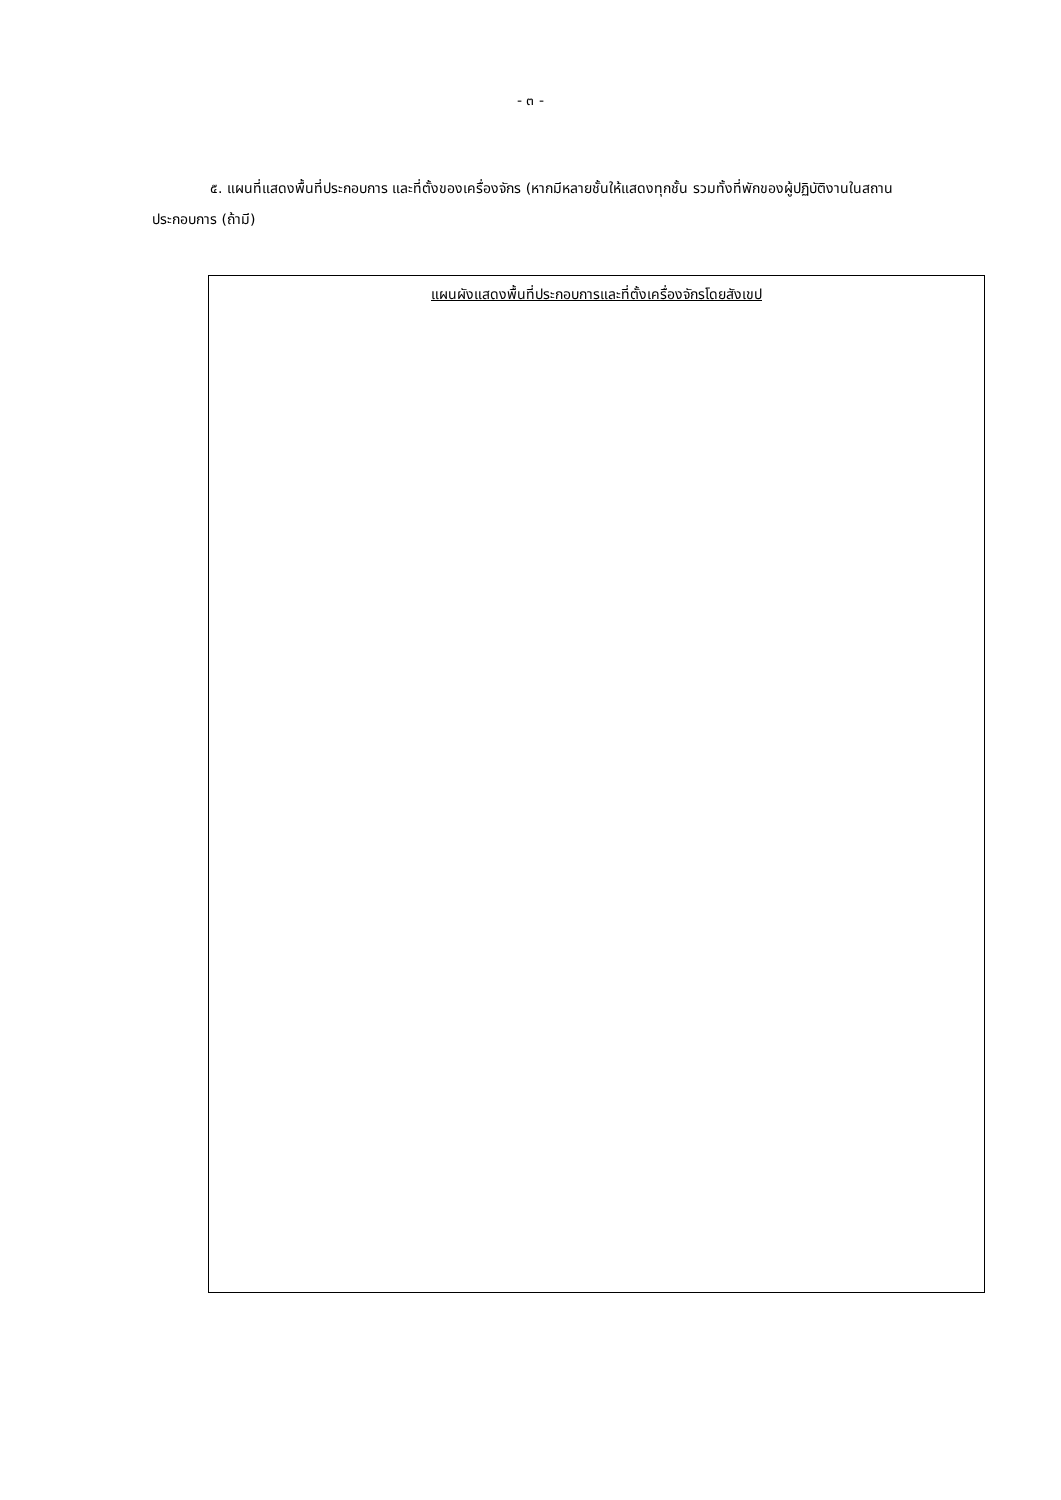- ๓ -
๕. แผนที่แสดงพื้นที่ประกอบการ และที่ตั้งของเครื่องจักร (หากมีหลายชั้นให้แสดงทุกชั้น รวมทั้งที่พักของผู้ปฏิบัติงานในสถานประกอบการ (ถ้ามี)
แผนผังแสดงพื้นที่ประกอบการและที่ตั้งเครื่องจักรโดยสังเขป